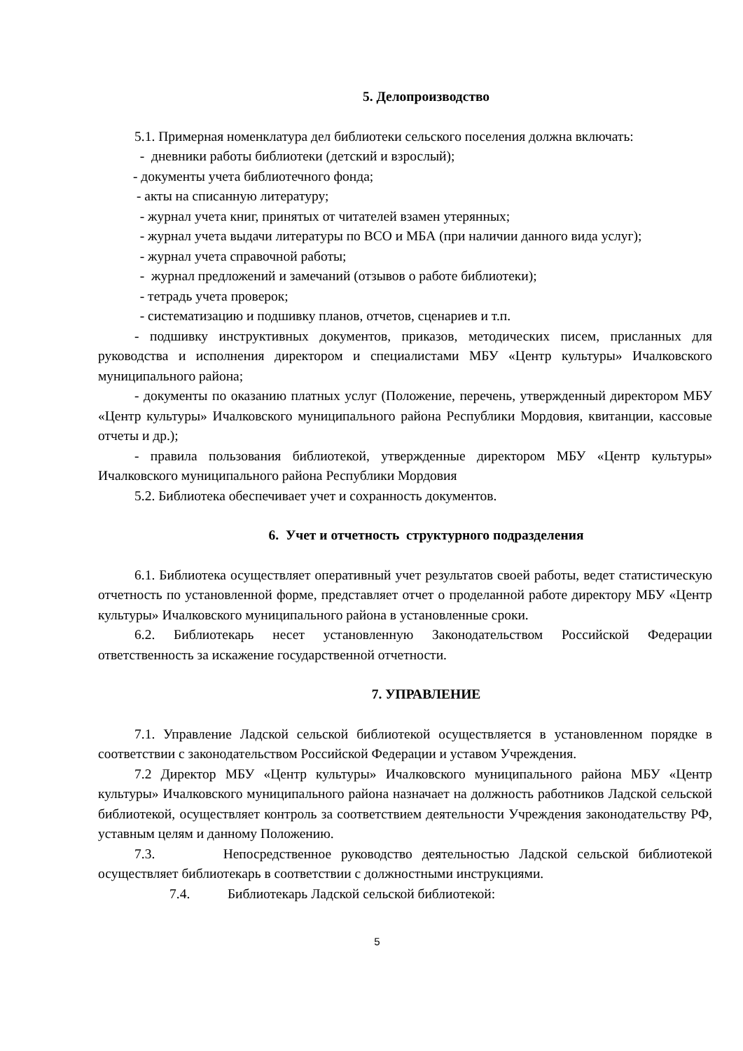5. Делопроизводство
5.1. Примерная номенклатура дел библиотеки сельского поселения должна включать:
- дневники работы библиотеки (детский и взрослый);
- документы учета библиотечного фонда;
- акты на списанную литературу;
- журнал учета книг, принятых от читателей взамен утерянных;
- журнал учета выдачи литературы по ВСО и МБА (при наличии данного вида услуг);
- журнал учета справочной работы;
- журнал предложений и замечаний (отзывов о работе библиотеки);
- тетрадь учета проверок;
- систематизацию и подшивку планов, отчетов, сценариев и т.п.
- подшивку инструктивных документов, приказов, методических писем, присланных для руководства и исполнения директором и специалистами МБУ «Центр культуры» Ичалковского муниципального района;
- документы по оказанию платных услуг (Положение, перечень, утвержденный директором МБУ «Центр культуры» Ичалковского муниципального района Республики Мордовия, квитанции, кассовые отчеты и др.);
- правила пользования библиотекой, утвержденные директором МБУ «Центр культуры» Ичалковского муниципального района Республики Мордовия
5.2. Библиотека обеспечивает учет и сохранность документов.
6. Учет и отчетность структурного подразделения
6.1. Библиотека осуществляет оперативный учет результатов своей работы, ведет статистическую отчетность по установленной форме, представляет отчет о проделанной работе директору МБУ «Центр культуры» Ичалковского муниципального района в установленные сроки.
6.2. Библиотекарь несет установленную Законодательством Российской Федерации ответственность за искажение государственной отчетности.
7. УПРАВЛЕНИЕ
7.1. Управление Ладской сельской библиотекой осуществляется в установленном порядке в соответствии с законодательством Российской Федерации и уставом Учреждения.
7.2 Директор МБУ «Центр культуры» Ичалковского муниципального района МБУ «Центр культуры» Ичалковского муниципального района назначает на должность работников Ладской сельской библиотекой, осуществляет контроль за соответствием деятельности Учреждения законодательству РФ, уставным целям и данному Положению.
7.3. Непосредственное руководство деятельностью Ладской сельской библиотекой осуществляет библиотекарь в соответствии с должностными инструкциями.
7.4. Библиотекарь Ладской сельской библиотекой:
5